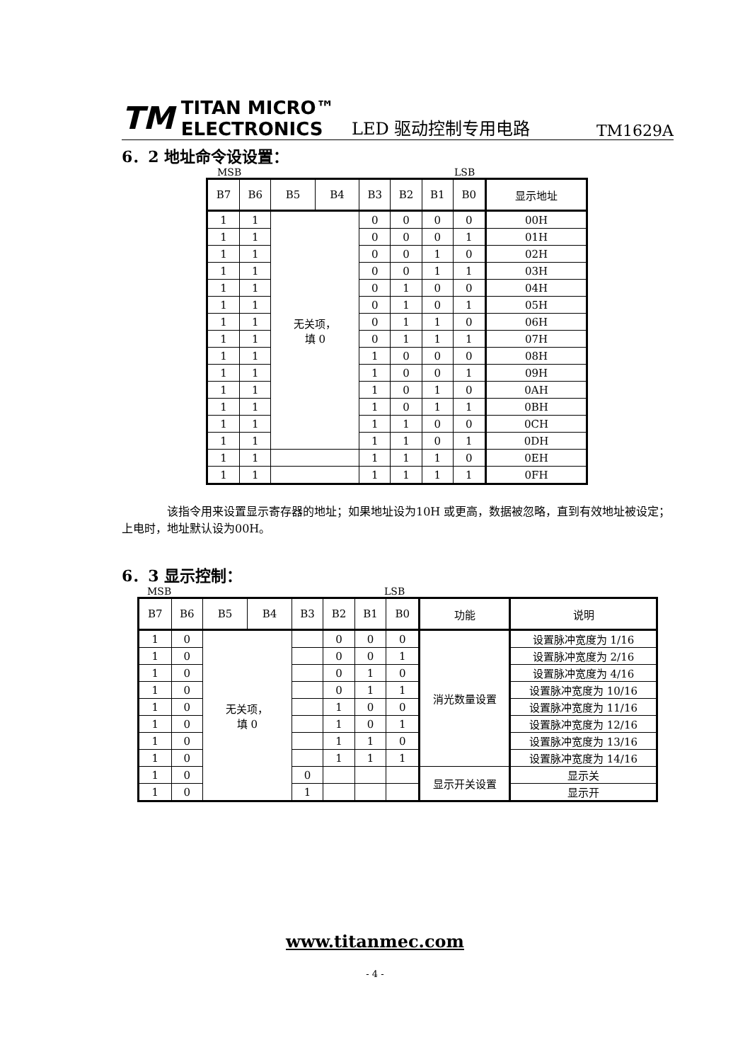TM TITAN MICRO™
ELECTRONICS
LED 驱动控制专用电路
TM1629A
6．2 地址命令设设置：
MSB LSB
| B7 | B6 | B5 | B4 | B3 | B2 | B1 | B0 | 显示地址 |
| 1 | 1 | 无关项， 填 0 | | 0 | 0 | 0 | 0 | 00H |
| 1 | 1 | | | 0 | 0 | 0 | 1 | 01H |
| 1 | 1 | | | 0 | 0 | 1 | 0 | 02H |
| 1 | 1 | | | 0 | 0 | 1 | 1 | 03H |
| 1 | 1 | | | 0 | 1 | 0 | 0 | 04H |
| 1 | 1 | | | 0 | 1 | 0 | 1 | 05H |
| 1 | 1 | | | 0 | 1 | 1 | 0 | 06H |
| 1 | 1 | | | 0 | 1 | 1 | 1 | 07H |
| 1 | 1 | | | 1 | 0 | 0 | 0 | 08H |
| 1 | 1 | | | 1 | 0 | 0 | 1 | 09H |
| 1 | 1 | | | 1 | 0 | 1 | 0 | 0AH |
| 1 | 1 | | | 1 | 0 | 1 | 1 | 0BH |
| 1 | 1 | | | 1 | 1 | 0 | 0 | 0CH |
| 1 | 1 | | | 1 | 1 | 0 | 1 | 0DH |
| 1 | 1 | | | 1 | 1 | 1 | 0 | 0EH |
| 1 | 1 | | | 1 | 1 | 1 | 1 | 0FH |
该指令用来设置显示寄存器的地址；如果地址设为10H 或更高，数据被忽略，直到有效地址被设定；上电时，地址默认设为00H。
6．3 显示控制：
MSB LSB
| B7 | B6 | B5 | B4 | B3 | B2 | B1 | B0 | 功能 | 说明 |
| 1 | 0 | 无关项， 填 0 | | | 0 | 0 | 0 | 消光数量设置 | 设置脉冲宽度为 1/16 |
| 1 | 0 | | | | 0 | 0 | 1 | | 设置脉冲宽度为 2/16 |
| 1 | 0 | | | | 0 | 1 | 0 | | 设置脉冲宽度为 4/16 |
| 1 | 0 | | | | 0 | 1 | 1 | | 设置脉冲宽度为 10/16 |
| 1 | 0 | | | | 1 | 0 | 0 | | 设置脉冲宽度为 11/16 |
| 1 | 0 | | | | 1 | 0 | 1 | | 设置脉冲宽度为 12/16 |
| 1 | 0 | | | | 1 | 1 | 0 | | 设置脉冲宽度为 13/16 |
| 1 | 0 | | | | 1 | 1 | 1 | | 设置脉冲宽度为 14/16 |
| 1 | 0 | | | 0 | | | | 显示开关设置 | 显示关 |
| 1 | 0 | | | 1 | | | | | 显示开 |
www.titanmec.com
- 4 -